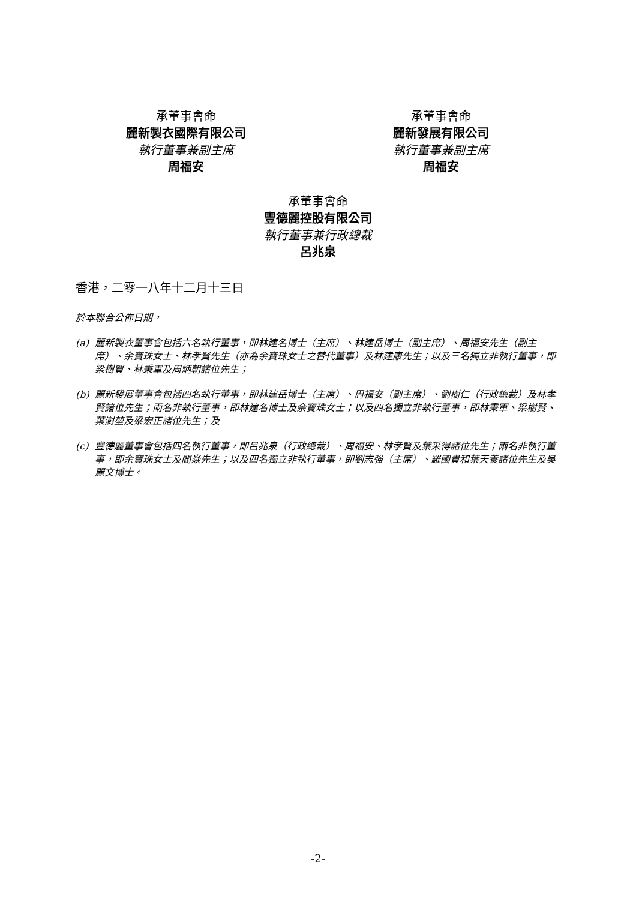承董事會命
麗新製衣國際有限公司
執行董事兼副主席
周福安
承董事會命
麗新發展有限公司
執行董事兼副主席
周福安
承董事會命
豐德麗控股有限公司
執行董事兼行政總裁
呂兆泉
香港，二零一八年十二月十三日
於本聯合公佈日期，
(a) 麗新製衣董事會包括六名執行董事，即林建名博士（主席）、林建岳博士（副主席）、周福安先生（副主席）、余寶珠女士、林孝賢先生（亦為余寶珠女士之替代董事）及林建康先生；以及三名獨立非執行董事，即梁樹賢、林秉軍及周炳朝諸位先生；
(b) 麗新發展董事會包括四名執行董事，即林建岳博士（主席）、周福安（副主席）、劉樹仁（行政總裁）及林孝賢諸位先生；兩名非執行董事，即林建名博士及余寶珠女士；以及四名獨立非執行董事，即林秉軍、梁樹賢、葉澍堃及梁宏正諸位先生；及
(c) 豐德麗董事會包括四名執行董事，即呂兆泉（行政總裁）、周福安、林孝賢及葉采得諸位先生；兩名非執行董事，即余寶珠女士及閻焱先生；以及四名獨立非執行董事，即劉志強（主席）、羅國貴和葉天養諸位先生及吳麗文博士。
-2-